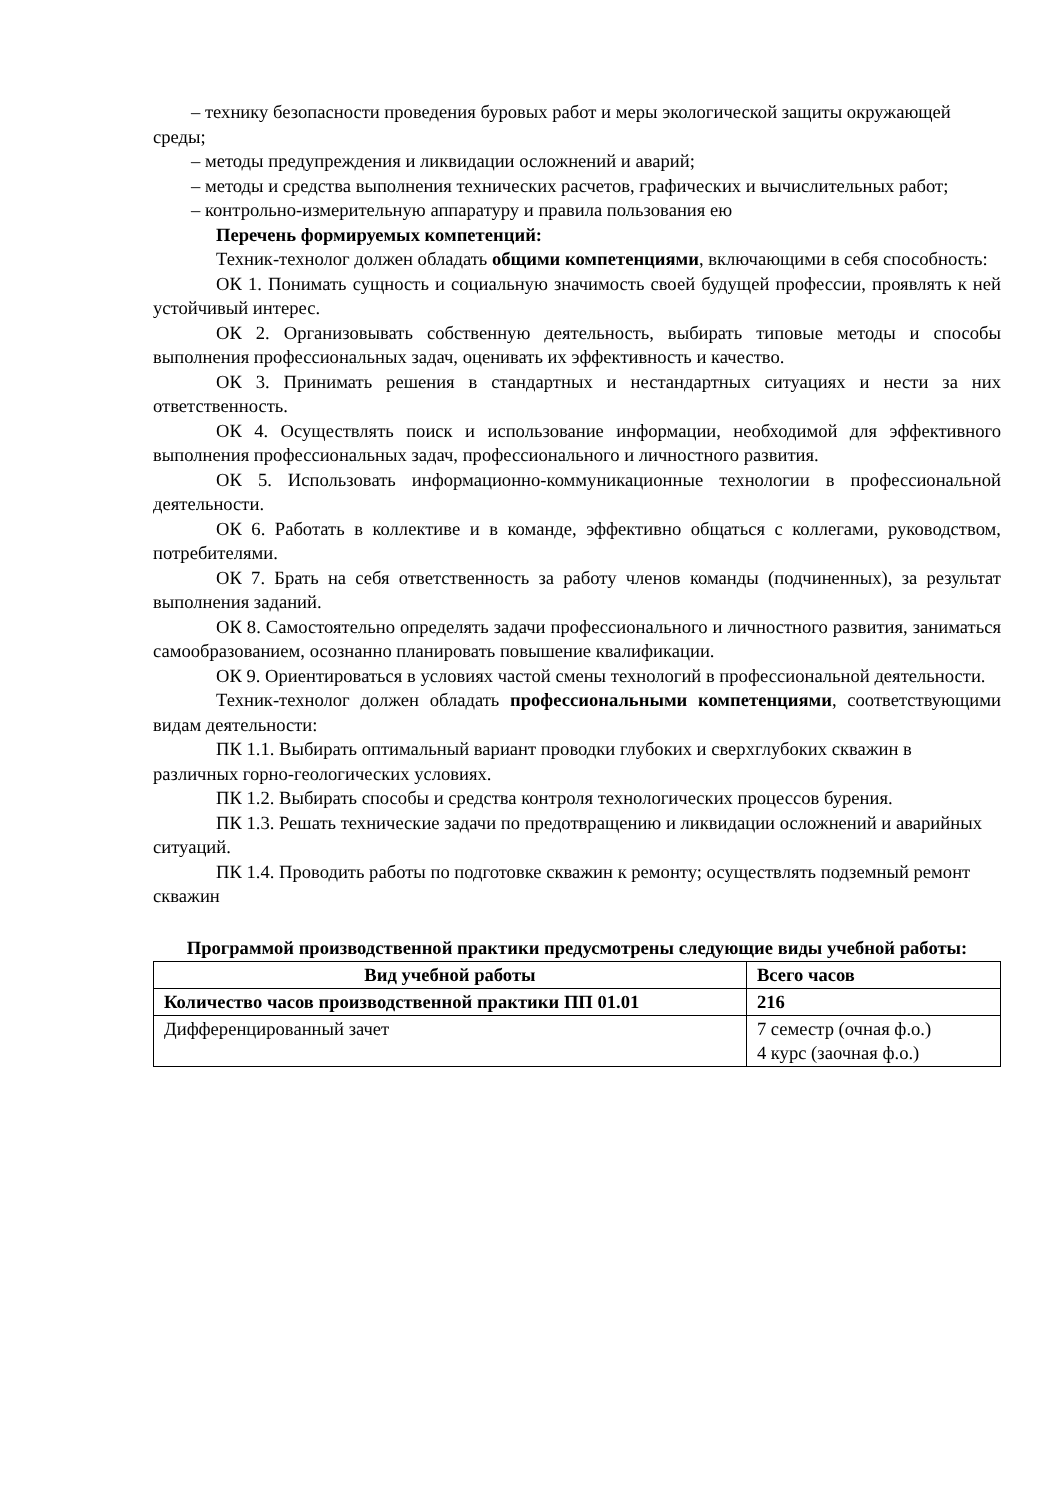– технику безопасности проведения буровых работ и меры экологической защиты окружающей среды;
– методы предупреждения и ликвидации осложнений и аварий;
– методы и средства выполнения технических расчетов, графических и вычислительных работ;
– контрольно-измерительную аппаратуру и правила пользования ею
Перечень формируемых компетенций:
Техник-технолог должен обладать общими компетенциями, включающими в себя способность:
ОК 1. Понимать сущность и социальную значимость своей будущей профессии, проявлять к ней устойчивый интерес.
ОК 2. Организовывать собственную деятельность, выбирать типовые методы и способы выполнения профессиональных задач, оценивать их эффективность и качество.
ОК 3. Принимать решения в стандартных и нестандартных ситуациях и нести за них ответственность.
ОК 4. Осуществлять поиск и использование информации, необходимой для эффективного выполнения профессиональных задач, профессионального и личностного развития.
ОК 5. Использовать информационно-коммуникационные технологии в профессиональной деятельности.
ОК 6. Работать в коллективе и в команде, эффективно общаться с коллегами, руководством, потребителями.
ОК 7. Брать на себя ответственность за работу членов команды (подчиненных), за результат выполнения заданий.
ОК 8. Самостоятельно определять задачи профессионального и личностного развития, заниматься самообразованием, осознанно планировать повышение квалификации.
ОК 9. Ориентироваться в условиях частой смены технологий в профессиональной деятельности.
Техник-технолог должен обладать профессиональными компетенциями, соответствующими видам деятельности:
ПК 1.1. Выбирать оптимальный вариант проводки глубоких и сверхглубоких скважин в различных горно-геологических условиях.
ПК 1.2. Выбирать способы и средства контроля технологических процессов бурения.
ПК 1.3. Решать технические задачи по предотвращению и ликвидации осложнений и аварийных ситуаций.
ПК 1.4. Проводить работы по подготовке скважин к ремонту; осуществлять подземный ремонт скважин
Программой производственной практики предусмотрены следующие виды учебной работы:
| Вид учебной работы | Всего часов |
| --- | --- |
| Количество часов производственной практики ПП 01.01 | 216 |
| Дифференцированный зачет | 7 семестр (очная ф.о.) 4 курс (заочная ф.о.) |